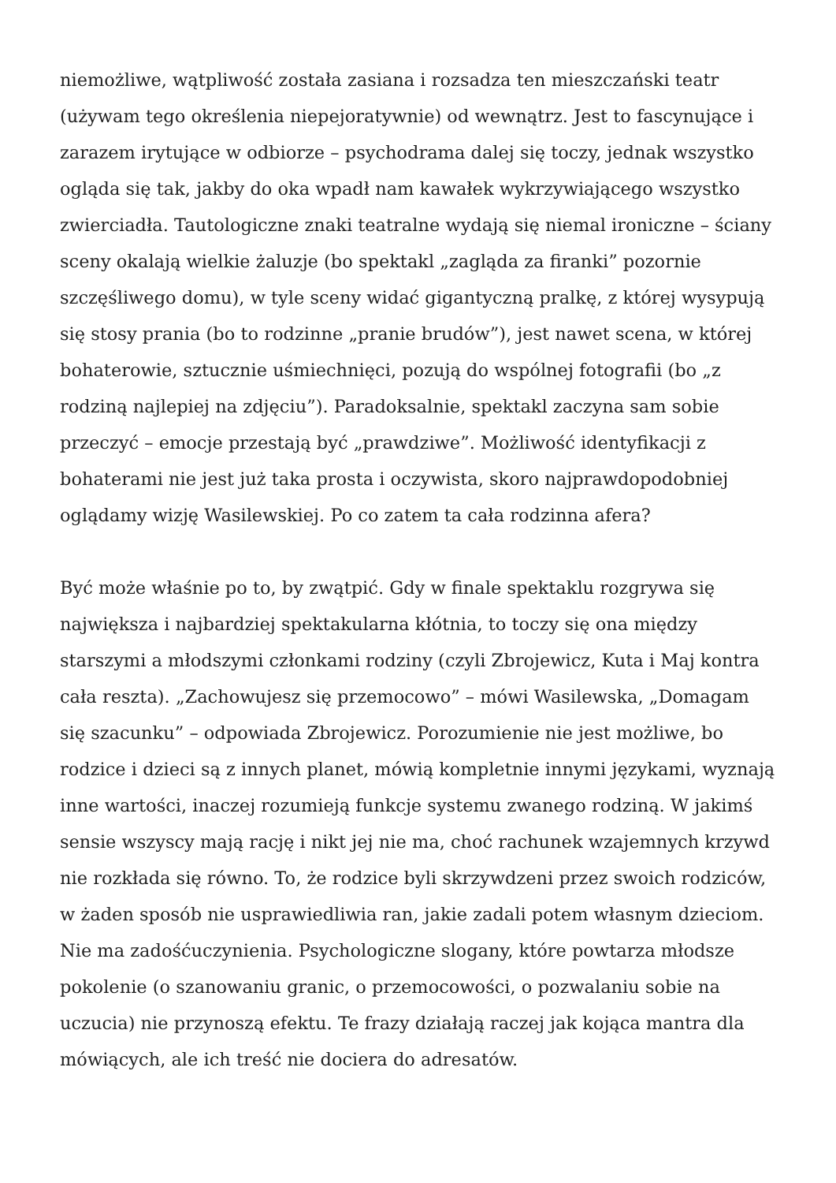niemożliwe, wątpliwość została zasiana i rozsadza ten mieszczański teatr (używam tego określenia niepejoratywnie) od wewnątrz. Jest to fascynujące i zarazem irytujące w odbiorze – psychodrama dalej się toczy, jednak wszystko ogląda się tak, jakby do oka wpadł nam kawałek wykrzywiającego wszystko zwierciadła. Tautologiczne znaki teatralne wydają się niemal ironiczne – ściany sceny okalają wielkie żaluzje (bo spektakl „zagląda za firanki” pozornie szczęśliwego domu), w tyle sceny widać gigantyczną pralkę, z której wysypują się stosy prania (bo to rodzinne „pranie brudów”), jest nawet scena, w której bohaterowie, sztucznie uśmiechnięci, pozują do wspólnej fotografii (bo „z rodziną najlepiej na zdjęciu”). Paradoksalnie, spektakl zaczyna sam sobie przeczyć – emocje przestają być „prawdziwe”. Możliwość identyfikacji z bohaterami nie jest już taka prosta i oczywista, skoro najprawdopodobniej oglądamy wizję Wasilewskiej. Po co zatem ta cała rodzinna afera?
Być może właśnie po to, by zwątpić. Gdy w finale spektaklu rozgrywa się największa i najbardziej spektakularna kłótnia, to toczy się ona między starszymi a młodszymi członkami rodziny (czyli Zbrojewicz, Kuta i Maj kontra cała reszta). „Zachowujesz się przemocowo” – mówi Wasilewska, „Domagam się szacunku” – odpowiada Zbrojewicz. Porozumienie nie jest możliwe, bo rodzice i dzieci są z innych planet, mówią kompletnie innymi językami, wyznają inne wartości, inaczej rozumieją funkcje systemu zwanego rodziną. W jakimś sensie wszyscy mają rację i nikt jej nie ma, choć rachunek wzajemnych krzywd nie rozkłada się równo. To, że rodzice byli skrzywdzeni przez swoich rodziców, w żaden sposób nie usprawiedliwia ran, jakie zadali potem własnym dzieciom. Nie ma zadośćuczynienia. Psychologiczne slogany, które powtarza młodsze pokolenie (o szanowaniu granic, o przemocowości, o pozwalaniu sobie na uczucia) nie przynoszą efektu. Te frazy działają raczej jak kojąca mantra dla mówiących, ale ich treść nie dociera do adresatów.